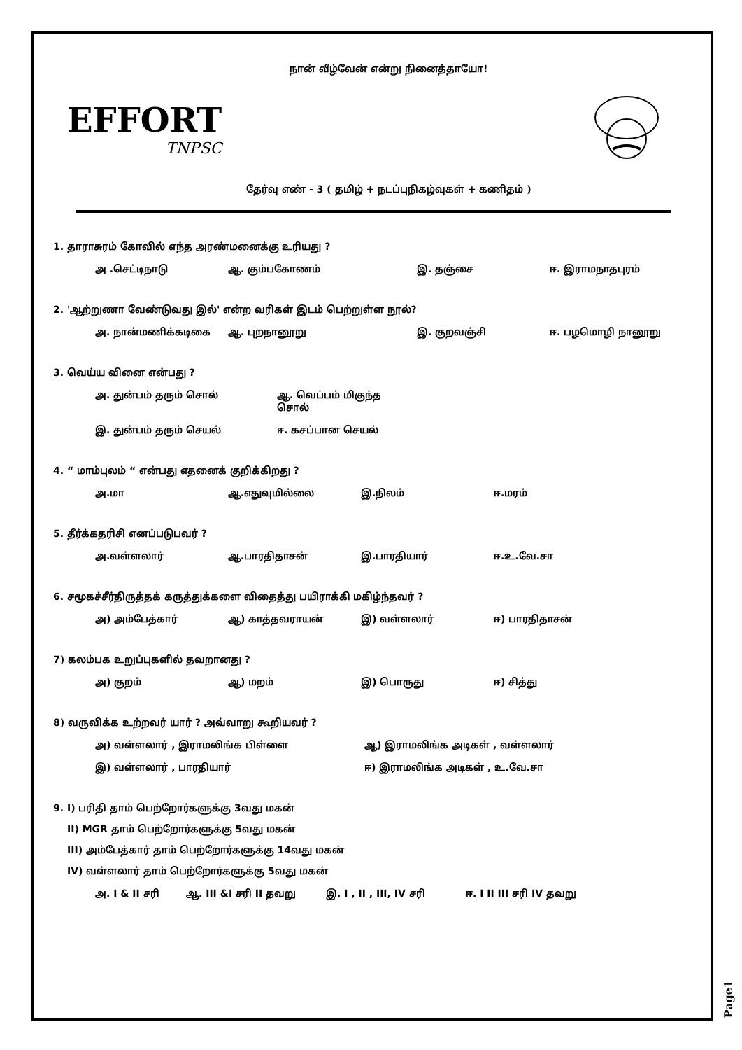நான் வீழ்வேன் என்று நினைத்தாயோ!
EFFORT
TNPSC
தேர்வு எண் - 3 ( தமிழ் + நடப்புநிகழ்வுகள் + கணிதம் )
1. தாராசுரம் கோவில் எந்த அரண்மனைக்கு உரியது ?
அ .செட்டிநாடு ஆ. கும்பகோணம் இ. தஞ்சை ஈ. இராமநாதபுரம்
2. 'ஆற்றுணா வேண்டுவது இல்' என்ற வரிகள் இடம் பெற்றுள்ள நூல்?
அ. நான்மணிக்கடிகை ஆ. புறநானூறு இ. குறவஞ்சி ஈ. பழமொழி நானூறு
3. வெய்ய வினை என்பது ?
அ. துன்பம் தரும் சொல் ஆ. வெப்பம் மிகுந்த சொல்
இ. துன்பம் தரும் செயல் ஈ. கசப்பான செயல்
4. “ மாம்புலம் “ என்பது எதனைக் குறிக்கிறது ?
அ.மா ஆ.எதுவுமில்லை இ.நிலம் ஈ.மரம்
5. தீர்க்கதரிசி எனப்படுபவர் ?
அ.வள்ளலார் ஆ.பாரதிதாசன் இ.பாரதியார் ஈ.உ.வே.சா
6. சமூகச்சீர்திருத்தக் கருத்துக்களை விதைத்து பயிராக்கி மகிழ்ந்தவர் ?
அ) அம்பேத்கார் ஆ) காத்தவராயன் இ) வள்ளலார் ஈ) பாரதிதாசன்
7) கலம்பக உறுப்புகளில் தவறானது ?
அ) குறம் ஆ) மறம் இ) பொருது ஈ) சித்து
8) வருவிக்க உற்றவர் யார் ? அவ்வாறு கூறியவர் ?
அ) வள்ளலார் , இராமலிங்க பிள்ளை ஆ) இராமலிங்க அடிகள் , வள்ளலார்
இ) வள்ளலார் , பாரதியார் ஈ) இராமலிங்க அடிகள் , உ.வே.சா
9. I) பரிதி தாம் பெற்றோர்களுக்கு 3வது மகன்
II) MGR தாம் பெற்றோர்களுக்கு 5வது மகன்
III) அம்பேத்கார் தாம் பெற்றோர்களுக்கு 14வது மகன்
IV) வள்ளலார் தாம் பெற்றோர்களுக்கு 5வது மகன்
அ. I & II சரி ஆ. III &I சரி II தவறு இ. I , II , III, IV சரி ஈ. I II III சரி IV தவறு
Page1